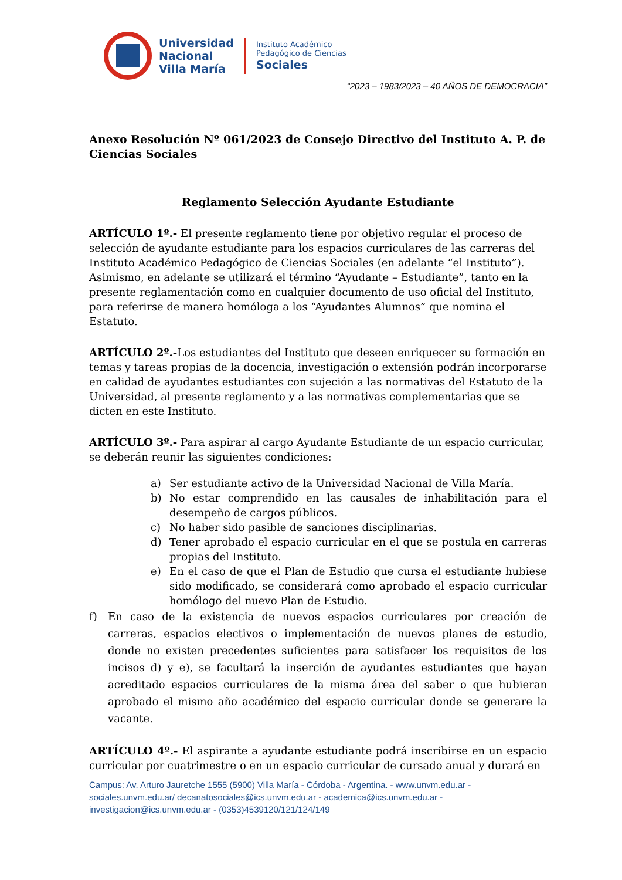Universidad
Nacional
Villa María
Instituto Académico
Pedagógico de Ciencias
Sociales
“2023 – 1983/2023 – 40 AÑOS DE DEMOCRACIA”
Anexo Resolución Nº 061/2023 de Consejo Directivo del Instituto A. P. de Ciencias Sociales
Reglamento Selección Ayudante Estudiante
ARTÍCULO 1º.- El presente reglamento tiene por objetivo regular el proceso de selección de ayudante estudiante para los espacios curriculares de las carreras del Instituto Académico Pedagógico de Ciencias Sociales (en adelante “el Instituto”). Asimismo, en adelante se utilizará el término “Ayudante – Estudiante”, tanto en la presente reglamentación como en cualquier documento de uso oficial del Instituto, para referirse de manera homóloga a los “Ayudantes Alumnos” que nomina el Estatuto.
ARTÍCULO 2º.-Los estudiantes del Instituto que deseen enriquecer su formación en temas y tareas propias de la docencia, investigación o extensión podrán incorporarse en calidad de ayudantes estudiantes con sujeción a las normativas del Estatuto de la Universidad, al presente reglamento y a las normativas complementarias que se dicten en este Instituto.
ARTÍCULO 3º.- Para aspirar al cargo Ayudante Estudiante de un espacio curricular, se deberán reunir las siguientes condiciones:
a) Ser estudiante activo de la Universidad Nacional de Villa María.
b) No estar comprendido en las causales de inhabilitación para el desempeño de cargos públicos.
c) No haber sido pasible de sanciones disciplinarias.
d) Tener aprobado el espacio curricular en el que se postula en carreras propias del Instituto.
e) En el caso de que el Plan de Estudio que cursa el estudiante hubiese sido modificado, se considerará como aprobado el espacio curricular homólogo del nuevo Plan de Estudio.
f) En caso de la existencia de nuevos espacios curriculares por creación de carreras, espacios electivos o implementación de nuevos planes de estudio, donde no existen precedentes suficientes para satisfacer los requisitos de los incisos d) y e), se facultará la inserción de ayudantes estudiantes que hayan acreditado espacios curriculares de la misma área del saber o que hubieran aprobado el mismo año académico del espacio curricular donde se generare la vacante.
ARTÍCULO 4º.- El aspirante a ayudante estudiante podrá inscribirse en un espacio curricular por cuatrimestre o en un espacio curricular de cursado anual y durará en
Campus: Av. Arturo Jauretche 1555 (5900) Villa María - Córdoba - Argentina. - www.unvm.edu.ar - sociales.unvm.edu.ar/ decanatosociales@ics.unvm.edu.ar - academica@ics.unvm.edu.ar - investigacion@ics.unvm.edu.ar - (0353)4539120/121/124/149